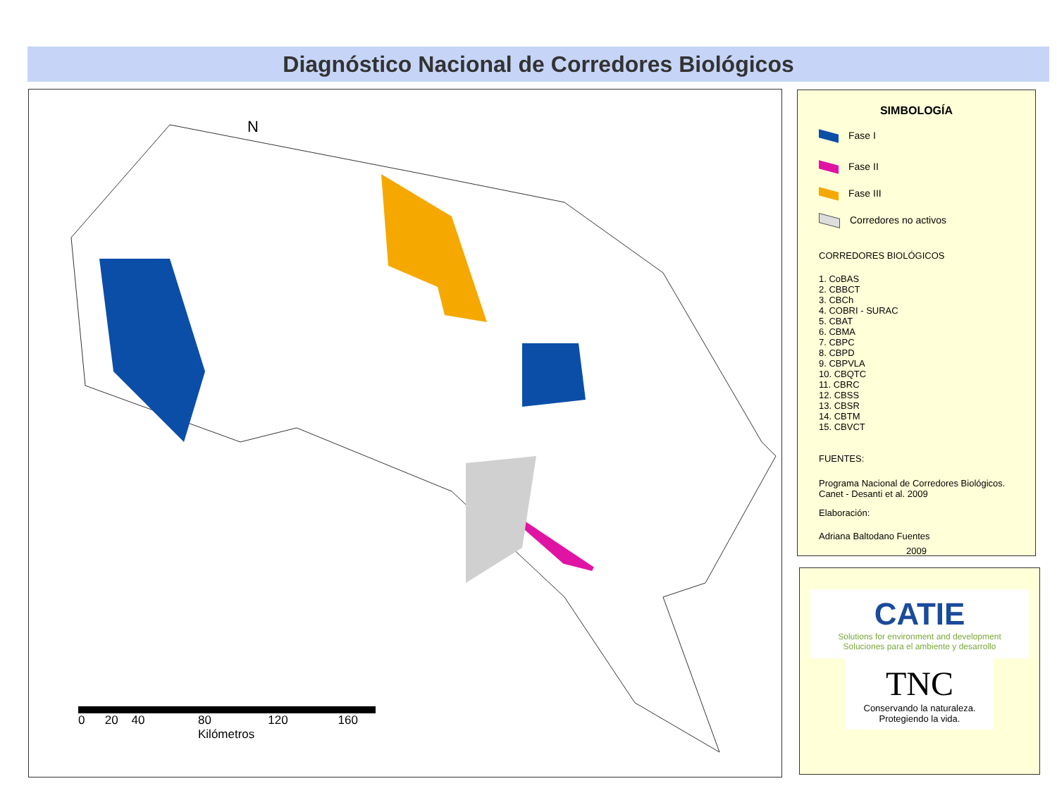Diagnóstico Nacional de Corredores Biológicos
N
0 20 40 80 120 160
Kilómetros
SIMBOLOGÍA
Fase I
Fase II
Fase III
Corredores no activos
CORREDORES BIOLÓGICOS
1. CoBAS
2. CBBCT
3. CBCh
4. COBRI - SURAC
5. CBAT
6. CBMA
7. CBPC
8. CBPD
9. CBPVLA
10. CBQTC
11. CBRC
12. CBSS
13. CBSR
14. CBTM
15. CBVCT
FUENTES:
Programa Nacional de Corredores Biológicos.
Canet - Desanti et al. 2009
Elaboración:
Adriana Baltodano Fuentes
2009
CATIE
Solutions for environment and development
Soluciones para el ambiente y desarrollo
TNC
Conservando la naturaleza.
Protegiendo la vida.